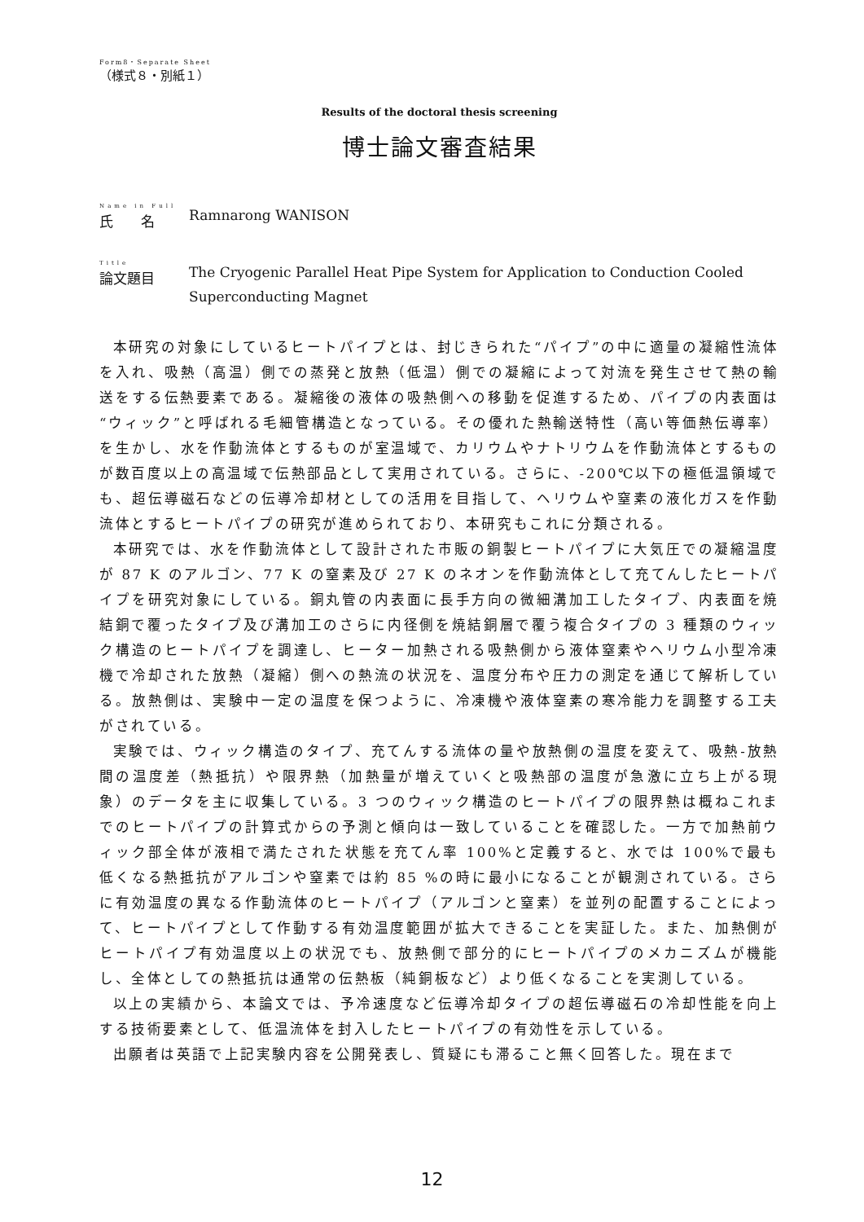Form8・Separate Sheet
（様式８・別紙１）
Results of the doctoral thesis screening
博士論文審査結果
Name in Full
氏　　名
Ramnarong WANISON
Title
論文題目
The Cryogenic Parallel Heat Pipe System for Application to Conduction Cooled Superconducting Magnet
本研究の対象にしているヒートパイプとは、封じきられた“パイプ”の中に適量の凝縮性流体を入れ、吸熱（高温）側での蒸発と放熱（低温）側での凝縮によって対流を発生させて熱の輸送をする伝熱要素である。凝縮後の液体の吸熱側への移動を促進するため、パイプの内表面は“ウィック”と呼ばれる毛細管構造となっている。その優れた熱輸送特性（高い等価熱伝導率）を生かし、水を作動流体とするものが室温域で、カリウムやナトリウムを作動流体とするものが数百度以上の高温域で伝熱部品として実用されている。さらに、-200℃以下の極低温領域でも、超伝導磁石などの伝導冷却材としての活用を目指して、ヘリウムや窒素の液化ガスを作動流体とするヒートパイプの研究が進められており、本研究もこれに分類される。
本研究では、水を作動流体として設計された市販の銅製ヒートパイプに大気圧での凝縮温度が 87 K のアルゴン、77 K の窒素及び 27 K のネオンを作動流体として充てんしたヒートパイプを研究対象にしている。銅丸管の内表面に長手方向の微細溝加工したタイプ、内表面を焼結銅で覆ったタイプ及び溝加工のさらに内径側を焼結銅層で覆う複合タイプの 3 種類のウィック構造のヒートパイプを調達し、ヒーター加熱される吸熱側から液体窒素やヘリウム小型冷凍機で冷却された放熱（凝縮）側への熱流の状況を、温度分布や圧力の測定を通じて解析している。放熱側は、実験中一定の温度を保つように、冷凍機や液体窒素の寒冷能力を調整する工夫がされている。
実験では、ウィック構造のタイプ、充てんする流体の量や放熱側の温度を変えて、吸熱-放熱間の温度差（熱抵抗）や限界熱（加熱量が増えていくと吸熱部の温度が急激に立ち上がる現象）のデータを主に収集している。3 つのウィック構造のヒートパイプの限界熱は概ねこれまでのヒートパイプの計算式からの予測と傾向は一致していることを確認した。一方で加熱前ウィック部全体が液相で満たされた状態を充てん率 100%と定義すると、水では 100%で最も低くなる熱抵抗がアルゴンや窒素では約 85 %の時に最小になることが観測されている。さらに有効温度の異なる作動流体のヒートパイプ（アルゴンと窒素）を並列の配置することによって、ヒートパイプとして作動する有効温度範囲が拡大できることを実証した。また、加熱側がヒートパイプ有効温度以上の状況でも、放熱側で部分的にヒートパイプのメカニズムが機能し、全体としての熱抵抗は通常の伝熱板（純銅板など）より低くなることを実測している。
以上の実績から、本論文では、予冷速度など伝導冷却タイプの超伝導磁石の冷却性能を向上する技術要素として、低温流体を封入したヒートパイプの有効性を示している。
出願者は英語で上記実験内容を公開発表し、質疑にも滞ること無く回答した。現在まで
12